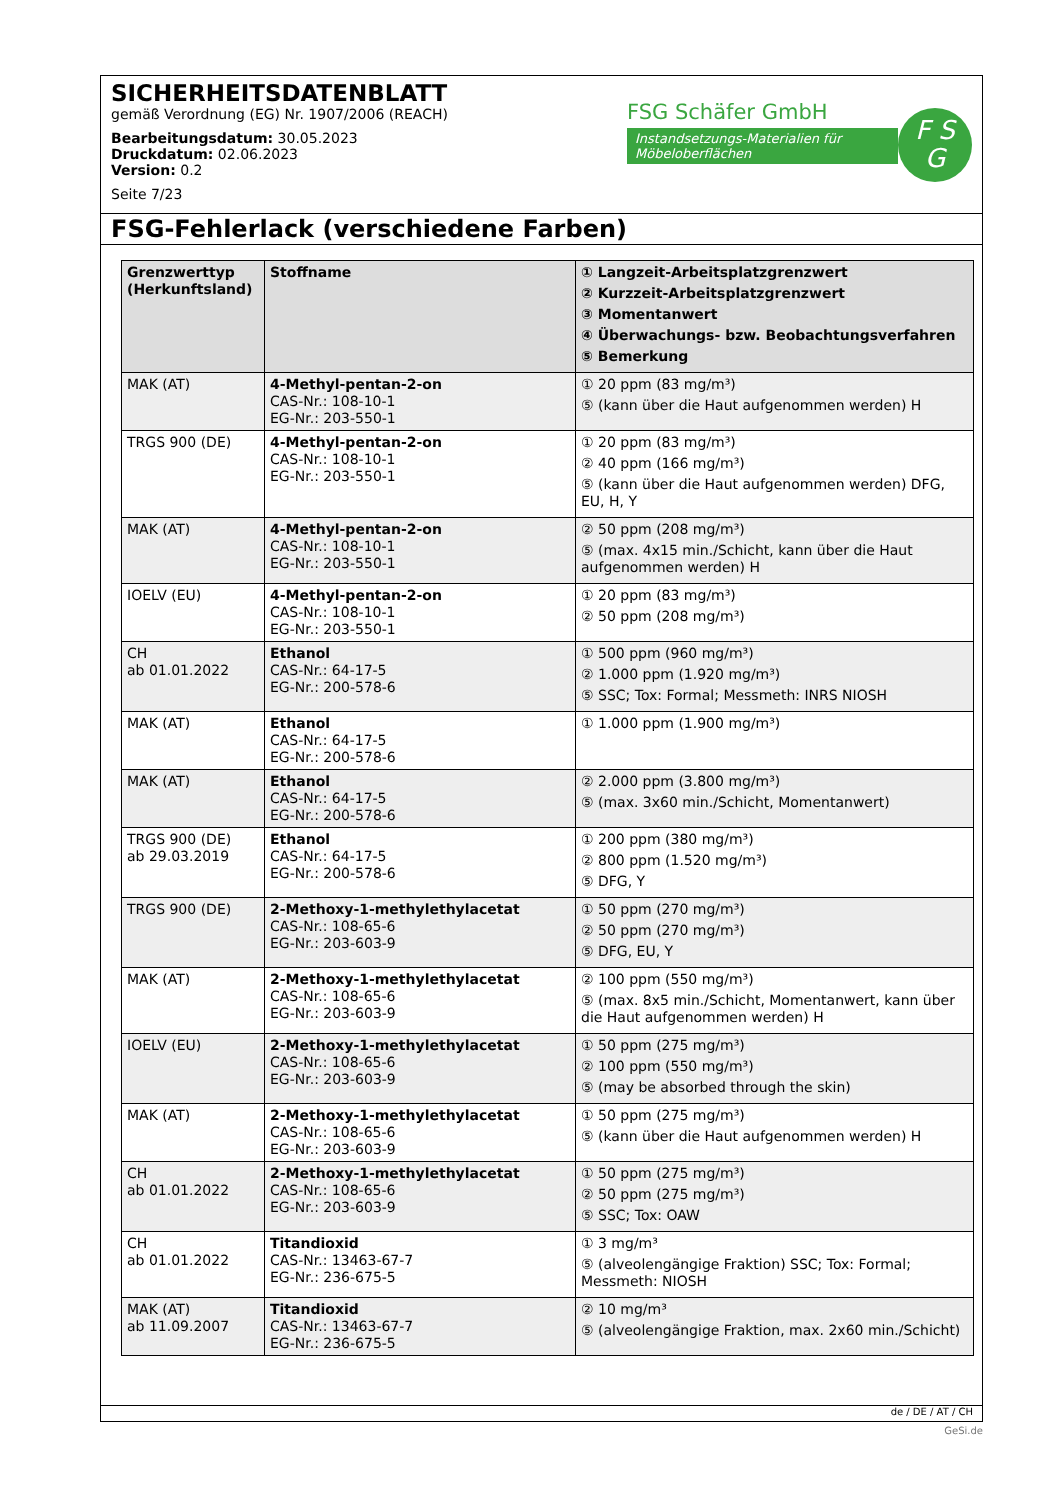SICHERHEITSDATENBLATT
gemäß Verordnung (EG) Nr. 1907/2006 (REACH)
Bearbeitungsdatum: 30.05.2023
Druckdatum: 02.06.2023
Version: 0.2
Seite 7/23
FSG Schäfer GmbH
Instandsetzungs-Materialien für Möbeloberflächen
F S
G
FSG-Fehlerlack (verschiedene Farben)
| Grenzwerttyp (Herkunftsland) | Stoffname | ① Langzeit-Arbeitsplatzgrenzwert ② Kurzzeit-Arbeitsplatzgrenzwert ③ Momentanwert ④ Überwachungs- bzw. Beobachtungsverfahren ⑤ Bemerkung |
| --- | --- | --- |
| MAK (AT) | 4-Methyl-pentan-2-on CAS-Nr.: 108-10-1 EG-Nr.: 203-550-1 | ① 20 ppm (83 mg/m³) ⑤ (kann über die Haut aufgenommen werden) H |
| TRGS 900 (DE) | 4-Methyl-pentan-2-on CAS-Nr.: 108-10-1 EG-Nr.: 203-550-1 | ① 20 ppm (83 mg/m³) ② 40 ppm (166 mg/m³) ⑤ (kann über die Haut aufgenommen werden) DFG, EU, H, Y |
| MAK (AT) | 4-Methyl-pentan-2-on CAS-Nr.: 108-10-1 EG-Nr.: 203-550-1 | ② 50 ppm (208 mg/m³) ⑤ (max. 4x15 min./Schicht, kann über die Haut aufgenommen werden) H |
| IOELV (EU) | 4-Methyl-pentan-2-on CAS-Nr.: 108-10-1 EG-Nr.: 203-550-1 | ① 20 ppm (83 mg/m³) ② 50 ppm (208 mg/m³) |
| CH ab 01.01.2022 | Ethanol CAS-Nr.: 64-17-5 EG-Nr.: 200-578-6 | ① 500 ppm (960 mg/m³) ② 1.000 ppm (1.920 mg/m³) ⑤ SSC; Tox: Formal; Messmeth: INRS NIOSH |
| MAK (AT) | Ethanol CAS-Nr.: 64-17-5 EG-Nr.: 200-578-6 | ① 1.000 ppm (1.900 mg/m³) |
| MAK (AT) | Ethanol CAS-Nr.: 64-17-5 EG-Nr.: 200-578-6 | ② 2.000 ppm (3.800 mg/m³) ⑤ (max. 3x60 min./Schicht, Momentanwert) |
| TRGS 900 (DE) ab 29.03.2019 | Ethanol CAS-Nr.: 64-17-5 EG-Nr.: 200-578-6 | ① 200 ppm (380 mg/m³) ② 800 ppm (1.520 mg/m³) ⑤ DFG, Y |
| TRGS 900 (DE) | 2-Methoxy-1-methylethylacetat CAS-Nr.: 108-65-6 EG-Nr.: 203-603-9 | ① 50 ppm (270 mg/m³) ② 50 ppm (270 mg/m³) ⑤ DFG, EU, Y |
| MAK (AT) | 2-Methoxy-1-methylethylacetat CAS-Nr.: 108-65-6 EG-Nr.: 203-603-9 | ② 100 ppm (550 mg/m³) ⑤ (max. 8x5 min./Schicht, Momentanwert, kann über die Haut aufgenommen werden) H |
| IOELV (EU) | 2-Methoxy-1-methylethylacetat CAS-Nr.: 108-65-6 EG-Nr.: 203-603-9 | ① 50 ppm (275 mg/m³) ② 100 ppm (550 mg/m³) ⑤ (may be absorbed through the skin) |
| MAK (AT) | 2-Methoxy-1-methylethylacetat CAS-Nr.: 108-65-6 EG-Nr.: 203-603-9 | ① 50 ppm (275 mg/m³) ⑤ (kann über die Haut aufgenommen werden) H |
| CH ab 01.01.2022 | 2-Methoxy-1-methylethylacetat CAS-Nr.: 108-65-6 EG-Nr.: 203-603-9 | ① 50 ppm (275 mg/m³) ② 50 ppm (275 mg/m³) ⑤ SSC; Tox: OAW |
| CH ab 01.01.2022 | Titandioxid CAS-Nr.: 13463-67-7 EG-Nr.: 236-675-5 | ① 3 mg/m³ ⑤ (alveolengängige Fraktion) SSC; Tox: Formal; Messmeth: NIOSH |
| MAK (AT) ab 11.09.2007 | Titandioxid CAS-Nr.: 13463-67-7 EG-Nr.: 236-675-5 | ② 10 mg/m³ ⑤ (alveolengängige Fraktion, max. 2x60 min./Schicht) |
de / DE / AT / CH
GeSi.de